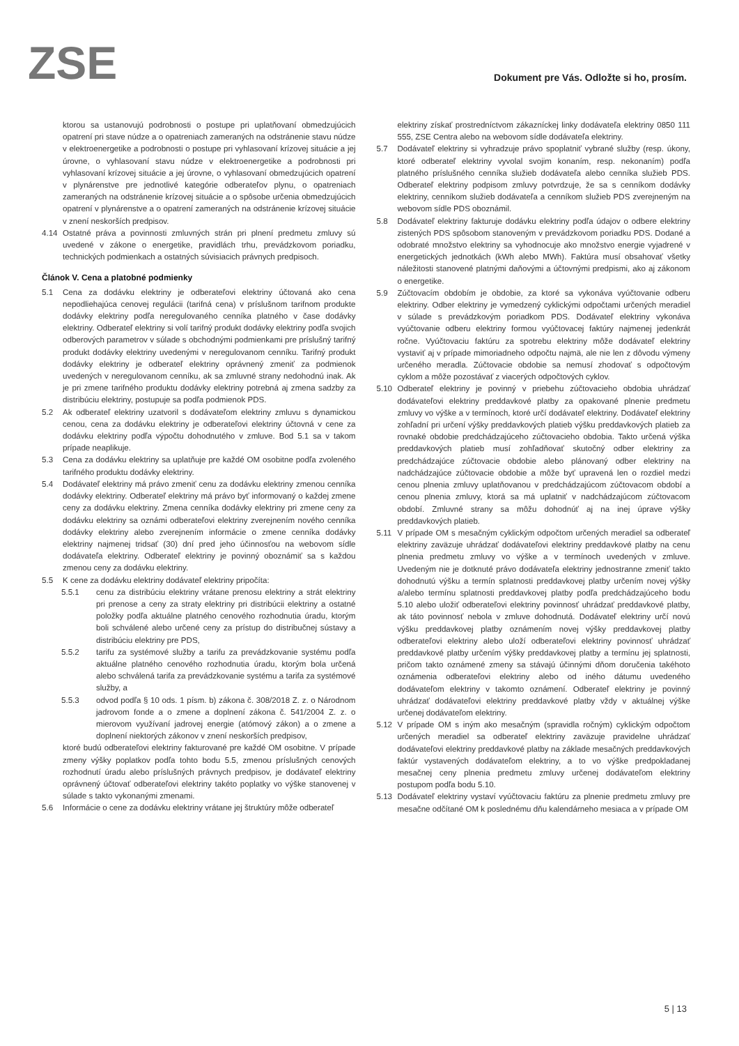ZSE
Dokument pre Vás. Odložte si ho, prosím.
ktorou sa ustanovujú podrobnosti o postupe pri uplatňovaní obmedzujúcich opatrení pri stave núdze a o opatreniach zameraných na odstránenie stavu núdze v elektroenergetike a podrobnosti o postupe pri vyhlasovaní krízovej situácie a jej úrovne, o vyhlasovaní stavu núdze v elektroenergetike a podrobnosti pri vyhlasovaní krízovej situácie a jej úrovne, o vyhlasovaní obmedzujúcich opatrení v plynárenstve pre jednotlivé kategórie odberateľov plynu, o opatreniach zameraných na odstránenie krízovej situácie a o spôsobe určenia obmedzujúcich opatrení v plynárenstve a o opatrení zameraných na odstránenie krízovej situácie v znení neskorších predpisov.
4.14 Ostatné práva a povinnosti zmluvných strán pri plnení predmetu zmluvy sú uvedené v zákone o energetike, pravidlách trhu, prevádzkovom poriadku, technických podmienkach a ostatných súvisiacich právnych predpisoch.
Článok V. Cena a platobné podmienky
5.1 Cena za dodávku elektriny je odberateľovi elektriny účtovaná ako cena nepodliehajúca cenovej regulácii (tarifná cena) v príslušnom tarifnom produkte dodávky elektriny podľa neregulovaného cenníka platného v čase dodávky elektriny. Odberateľ elektriny si volí tarifný produkt dodávky elektriny podľa svojich odberových parametrov v súlade s obchodnými podmienkami pre príslušný tarifný produkt dodávky elektriny uvedenými v neregulovanom cenníku. Tarifný produkt dodávky elektriny je odberateľ elektriny oprávnený zmeniť za podmienok uvedených v neregulovanom cenníku, ak sa zmluvné strany nedohodnú inak. Ak je pri zmene tarifného produktu dodávky elektriny potrebná aj zmena sadzby za distribúciu elektriny, postupuje sa podľa podmienok PDS.
5.2 Ak odberateľ elektriny uzatvoril s dodávateľom elektriny zmluvu s dynamickou cenou, cena za dodávku elektriny je odberateľovi elektriny účtovná v cene za dodávku elektriny podľa výpočtu dohodnutého v zmluve. Bod 5.1 sa v takom prípade neaplikuje.
5.3 Cena za dodávku elektriny sa uplatňuje pre každé OM osobitne podľa zvoleného tarifného produktu dodávky elektriny.
5.4 Dodávateľ elektriny má právo zmeniť cenu za dodávku elektriny zmenou cenníka dodávky elektriny. Odberateľ elektriny má právo byť informovaný o každej zmene ceny za dodávku elektriny. Zmena cenníka dodávky elektriny pri zmene ceny za dodávku elektriny sa oznámi odberateľovi elektriny zverejnením nového cenníka dodávky elektriny alebo zverejnením informácie o zmene cenníka dodávky elektriny najmenej tridsať (30) dní pred jeho účinnosťou na webovom sídle dodávateľa elektriny. Odberateľ elektriny je povinný oboznámiť sa s každou zmenou ceny za dodávku elektriny.
5.5 K cene za dodávku elektriny dodávateľ elektriny pripočíta:
5.5.1 cenu za distribúciu elektriny vrátane prenosu elektriny a strát elektriny pri prenose a ceny za straty elektriny pri distribúcii elektriny a ostatné položky podľa aktuálne platného cenového rozhodnutia úradu, ktorým boli schválené alebo určené ceny za prístup do distribučnej sústavy a distribúciu elektriny pre PDS,
5.5.2 tarifu za systémové služby a tarifu za prevádzkovanie systému podľa aktuálne platného cenového rozhodnutia úradu, ktorým bola určená alebo schválená tarifa za prevádzkovanie systému a tarifa za systémové služby, a
5.5.3 odvod podľa § 10 ods. 1 písm. b) zákona č. 308/2018 Z. z. o Národnom jadrovom fonde a o zmene a doplnení zákona č. 541/2004 Z. z. o mierovom využívaní jadrovej energie (atómový zákon) a o zmene a doplnení niektorých zákonov v znení neskorších predpisov,
ktoré budú odberateľovi elektriny fakturované pre každé OM osobitne. V prípade zmeny výšky poplatkov podľa tohto bodu 5.5, zmenou príslušných cenových rozhodnutí úradu alebo príslušných právnych predpisov, je dodávateľ elektriny oprávnený účtovať odberateľovi elektriny takéto poplatky vo výške stanovenej v súlade s takto vykonanými zmenami.
5.6 Informácie o cene za dodávku elektriny vrátane jej štruktúry môže odberateľ
elektriny získať prostredníctvom zákazníckej linky dodávateľa elektriny 0850 111 555, ZSE Centra alebo na webovom sídle dodávateľa elektriny.
5.7 Dodávateľ elektriny si vyhradzuje právo spoplatniť vybrané služby (resp. úkony, ktoré odberateľ elektriny vyvolal svojim konaním, resp. nekonaním) podľa platného príslušného cenníka služieb dodávateľa alebo cenníka služieb PDS. Odberateľ elektriny podpisom zmluvy potvrdzuje, že sa s cenníkom dodávky elektriny, cenníkom služieb dodávateľa a cenníkom služieb PDS zverejneným na webovom sídle PDS oboznámil.
5.8 Dodávateľ elektriny fakturuje dodávku elektriny podľa údajov o odbere elektriny zistených PDS spôsobom stanoveným v prevádzkovom poriadku PDS. Dodané a odobraté množstvo elektriny sa vyhodnocuje ako množstvo energie vyjadrené v energetických jednotkách (kWh alebo MWh). Faktúra musí obsahovať všetky náležitosti stanovené platnými daňovými a účtovnými predpismi, ako aj zákonom o energetike.
5.9 Zúčtovacím obdobím je obdobie, za ktoré sa vykonáva vyúčtovanie odberu elektriny. Odber elektriny je vymedzený cyklickými odpočtami určených meradiel v súlade s prevádzkovým poriadkom PDS. Dodávateľ elektriny vykonáva vyúčtovanie odberu elektriny formou vyúčtovacej faktúry najmenej jedenkrát ročne. Vyúčtovaciu faktúru za spotrebu elektriny môže dodávateľ elektriny vystaviť aj v prípade mimoriadneho odpočtu najmä, ale nie len z dôvodu výmeny určeného meradla. Zúčtovacie obdobie sa nemusí zhodovať s odpočtovým cyklom a môže pozostávať z viacerých odpočtových cyklov.
5.10 Odberateľ elektriny je povinný v priebehu zúčtovacieho obdobia uhrádzať dodávateľovi elektriny preddavkové platby za opakované plnenie predmetu zmluvy vo výške a v termínoch, ktoré určí dodávateľ elektriny. Dodávateľ elektriny zohľadní pri určení výšky preddavkových platieb výšku preddavkových platieb za rovnaké obdobie predchádzajúceho zúčtovacieho obdobia. Takto určená výška preddavkových platieb musí zohľadňovať skutočný odber elektriny za predchádzajúce zúčtovacie obdobie alebo plánovaný odber elektriny na nadchádzajúce zúčtovacie obdobie a môže byť upravená len o rozdiel medzi cenou plnenia zmluvy uplatňovanou v predchádzajúcom zúčtovacom období a cenou plnenia zmluvy, ktorá sa má uplatniť v nadchádzajúcom zúčtovacom období. Zmluvné strany sa môžu dohodnúť aj na inej úprave výšky preddavkových platieb.
5.11 V prípade OM s mesačným cyklickým odpočtom určených meradiel sa odberateľ elektriny zaväzuje uhrádzať dodávateľovi elektriny preddavkové platby na cenu plnenia predmetu zmluvy vo výške a v termínoch uvedených v zmluve. Uvedeným nie je dotknuté právo dodávateľa elektriny jednostranne zmeniť takto dohodnutú výšku a termín splatnosti preddavkovej platby určením novej výšky a/alebo termínu splatnosti preddavkovej platby podľa predchádzajúceho bodu 5.10 alebo uložiť odberateľovi elektriny povinnosť uhrádzať preddavkové platby, ak táto povinnosť nebola v zmluve dohodnutá. Dodávateľ elektriny určí novú výšku preddavkovej platby oznámením novej výšky preddavkovej platby odberateľovi elektriny alebo uloží odberateľovi elektriny povinnosť uhrádzať preddavkové platby určením výšky preddavkovej platby a termínu jej splatnosti, pričom takto oznámené zmeny sa stávajú účinnými dňom doručenia takéhoto oznámenia odberateľovi elektriny alebo od iného dátumu uvedeného dodávateľom elektriny v takomto oznámení. Odberateľ elektriny je povinný uhrádzať dodávateľovi elektriny preddavkové platby vždy v aktuálnej výške určenej dodávateľom elektriny.
5.12 V prípade OM s iným ako mesačným (spravidla ročným) cyklickým odpočtom určených meradiel sa odberateľ elektriny zaväzuje pravidelne uhrádzať dodávateľovi elektriny preddavkové platby na základe mesačných preddavkových faktúr vystavených dodávateľom elektriny, a to vo výške predpokladanej mesačnej ceny plnenia predmetu zmluvy určenej dodávateľom elektriny postupom podľa bodu 5.10.
5.13 Dodávateľ elektriny vystaví vyúčtovaciu faktúru za plnenie predmetu zmluvy pre mesačne odčítané OM k poslednému dňu kalendárneho mesiaca a v prípade OM
5 | 13